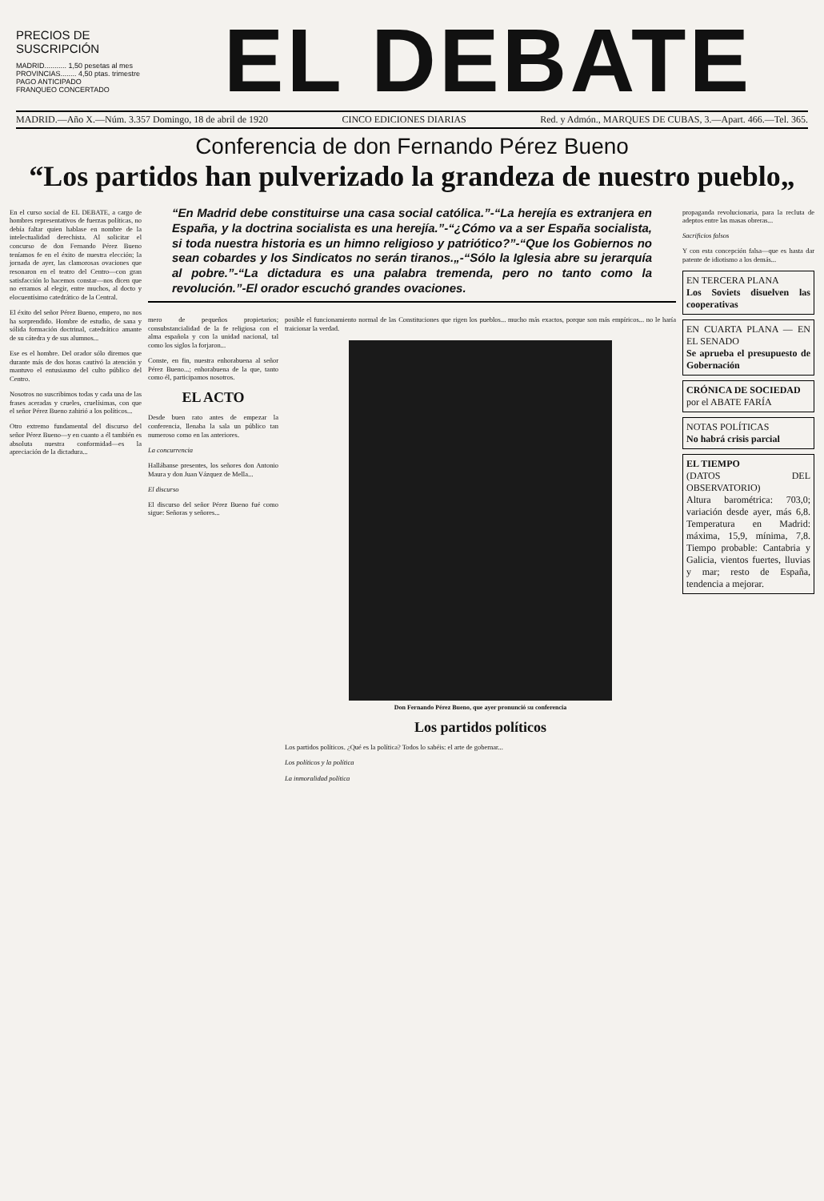PRECIOS DE SUSCRIPCIÓN
MADRID........... 1,50 pesetas al mes
PROVINCIAS........ 4,50 ptas. trimestre
PAGO ANTICIPADO
FRANQUEO CONCERTADO
EL DEBATE
MADRID.—Año X.—Núm. 3.357 Domingo, 18 de abril de 1920 CINCO EDICIONES DIARIAS Red. y Admón., MARQUES DE CUBAS, 3.—Apart. 466.—Tel. 365.
Conferencia de don Fernando Pérez Bueno
“Los partidos han pulverizado la grandeza de nuestro pueblo„
En el curso social de EL DEBATE, a cargo de hombres representativos de fuerzas políticas, no debía faltar quien hablase en nombre de la intelectualidad derechista. Al solicitar el concurso de don Fernando Pérez Bueno teníamos fe en el éxito de nuestra elección; la jornada de ayer, las clamorosas ovaciones que resonaron en el teatro del Centro—con gran satisfacción lo hacemos constar—nos dicen que no erramos al elegir, entre muchos, al docto y elocuentísimo catedrático de la Central.
El éxito del señor Pérez Bueno, empero, no nos ha sorprendido. Hombre de estudio, de sana y sólida formación doctrinal, catedrático amante de su cátedra y de sus alumnos...
Ese es el hombre. Del orador sólo diremos que durante más de dos horas cautivó la atención y mantuvo el entusiasmo del culto público del Centro.
Nosotros no suscribimos todas y cada una de las frases aceradas y crueles, cruelísimas, con que el señor Pérez Bueno zahirió a los políticos...
Otro extremo fundamental del discurso del señor Pérez Bueno—y en cuanto a él también es absoluta nuestra conformidad—es la apreciación de la dictadura...
“En Madrid debe constituirse una casa social católica.”-“La herejía es extranjera en España, y la doctrina socialista es una herejía.”-“¿Cómo va a ser España socialista, si toda nuestra historia es un himno religioso y patriótico?”-“Que los Gobiernos no sean cobardes y los Sindicatos no serán tiranos.„-“Sólo la Iglesia abre su jerarquía al pobre.”-“La dictadura es una palabra tremenda, pero no tanto como la revolución.”-El orador escuchó grandes ovaciones.
mero de pequeños propietarios; consubstancialidad de la fe religiosa con el alma española y con la unidad nacional, tal como los siglos la forjaron...
Conste, en fin, nuestra enhorabuena al señor Pérez Bueno...; enhorabuena de la que, tanto como él, participamos nosotros.
EL ACTO
Desde buen rato antes de empezar la conferencia, llenaba la sala un público tan numeroso como en las anteriores.
La concurrencia
Hallábanse presentes, los señores don Antonio Maura y don Juan Vázquez de Mella...
El discurso
El discurso del señor Pérez Bueno fué como sigue: Señoras y señores...
posible el funcionamiento normal de las Constituciones que rigen los pueblos... mucho más exactos, porque son más empíricos... no le haría traicionar la verdad.
Don Fernando Pérez Bueno, que ayer pronunció su conferencia
Los partidos políticos
Los partidos políticos. ¿Qué es la política? Todos lo sabéis: el arte de gobernar...
Los políticos y la política
La inmoralidad política
propaganda revolucionaria, para la recluta de adeptos entre las masas obreras...
Sacrificios falsos
Y con esta concepción falsa—que es hasta dar patente de idiotismo a los demás...
EN TERCERA PLANA
Los Soviets disuelven las cooperativas
EN CUARTA PLANA — EN EL SENADO
Se aprueba el presupuesto de Gobernación
CRÓNICA DE SOCIEDAD
por el ABATE FARÍA
NOTAS POLÍTICAS
No habrá crisis parcial
EL TIEMPO
(DATOS DEL OBSERVATORIO)
Altura barométrica: 703,0; variación desde ayer, más 6,8. Temperatura en Madrid: máxima, 15,9, mínima, 7,8. Tiempo probable: Cantabria y Galicia, vientos fuertes, lluvias y mar; resto de España, tendencia a mejorar.